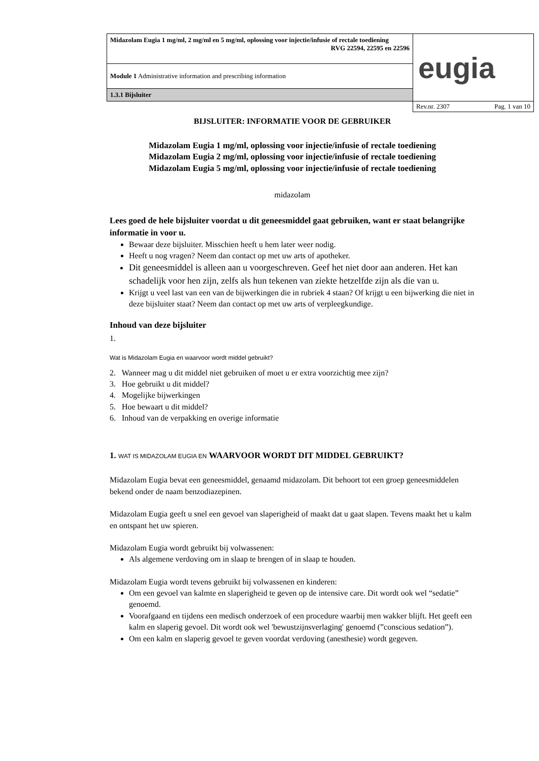| Midazolam Eugia 1 mg/ml, 2 mg/ml en 5 mg/ml, oplossing voor injectie/infusie of rectale toediening RVG 22594, 22595 en 22596 | eugia |
| Module 1 Administrative information and prescribing information | |
| 1.3.1 Bijsluiter | |
| | Rev.nr. 2307 Pag. 1 van 10 |
BIJSLUITER: INFORMATIE VOOR DE GEBRUIKER
Midazolam Eugia 1 mg/ml, oplossing voor injectie/infusie of rectale toediening
Midazolam Eugia 2 mg/ml, oplossing voor injectie/infusie of rectale toediening
Midazolam Eugia 5 mg/ml, oplossing voor injectie/infusie of rectale toediening
midazolam
Lees goed de hele bijsluiter voordat u dit geneesmiddel gaat gebruiken, want er staat belangrijke informatie in voor u.
Bewaar deze bijsluiter. Misschien heeft u hem later weer nodig.
Heeft u nog vragen? Neem dan contact op met uw arts of apotheker.
Dit geneesmiddel is alleen aan u voorgeschreven. Geef het niet door aan anderen. Het kan schadelijk voor hen zijn, zelfs als hun tekenen van ziekte hetzelfde zijn als die van u.
Krijgt u veel last van een van de bijwerkingen die in rubriek 4 staan? Of krijgt u een bijwerking die niet in deze bijsluiter staat? Neem dan contact op met uw arts of verpleegkundige.
Inhoud van deze bijsluiter
1.
Wat is Midazolam Eugia en waarvoor wordt middel gebruikt?
2. Wanneer mag u dit middel niet gebruiken of moet u er extra voorzichtig mee zijn?
3. Hoe gebruikt u dit middel?
4. Mogelijke bijwerkingen
5. Hoe bewaart u dit middel?
6. Inhoud van de verpakking en overige informatie
1. WAT IS MIDAZOLAM EUGIA EN WAARVOOR WORDT DIT MIDDEL GEBRUIKT?
Midazolam Eugia bevat een geneesmiddel, genaamd midazolam. Dit behoort tot een groep geneesmiddelen bekend onder de naam benzodiazepinen.
Midazolam Eugia geeft u snel een gevoel van slaperigheid of maakt dat u gaat slapen. Tevens maakt het u kalm en ontspant het uw spieren.
Midazolam Eugia wordt gebruikt bij volwassenen:
Als algemene verdoving om in slaap te brengen of in slaap te houden.
Midazolam Eugia wordt tevens gebruikt bij volwassenen en kinderen:
Om een gevoel van kalmte en slaperigheid te geven op de intensive care. Dit wordt ook wel “sedatie” genoemd.
Voorafgaand en tijdens een medisch onderzoek of een procedure waarbij men wakker blijft. Het geeft een kalm en slaperig gevoel. Dit wordt ook wel 'bewustzijnsverlaging' genoemd (”conscious sedation”).
Om een kalm en slaperig gevoel te geven voordat verdoving (anesthesie) wordt gegeven.